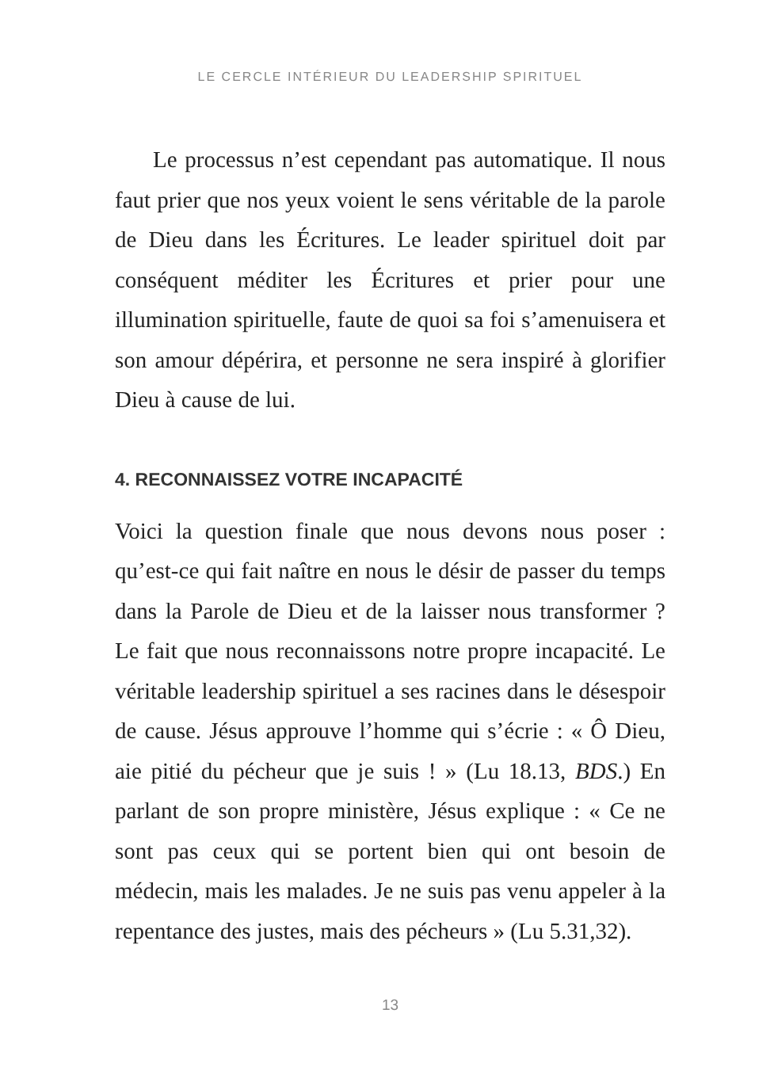LE CERCLE INTÉRIEUR DU LEADERSHIP SPIRITUEL
Le processus n’est cependant pas automatique. Il nous faut prier que nos yeux voient le sens véritable de la parole de Dieu dans les Écritures. Le leader spirituel doit par conséquent méditer les Écritures et prier pour une illumination spirituelle, faute de quoi sa foi s’amenuisera et son amour dépérira, et personne ne sera inspiré à glorifier Dieu à cause de lui.
4. RECONNAISSEZ VOTRE INCAPACITÉ
Voici la question finale que nous devons nous poser : qu’est-ce qui fait naître en nous le désir de passer du temps dans la Parole de Dieu et de la laisser nous transformer ? Le fait que nous reconnaissons notre propre incapacité. Le véritable leadership spirituel a ses racines dans le désespoir de cause. Jésus approuve l’homme qui s’écrie : « Ô Dieu, aie pitié du pécheur que je suis ! » (Lu 18.13, BDS.) En parlant de son propre ministère, Jésus explique : « Ce ne sont pas ceux qui se portent bien qui ont besoin de médecin, mais les malades. Je ne suis pas venu appeler à la repentance des justes, mais des pécheurs » (Lu 5.31,32).
13